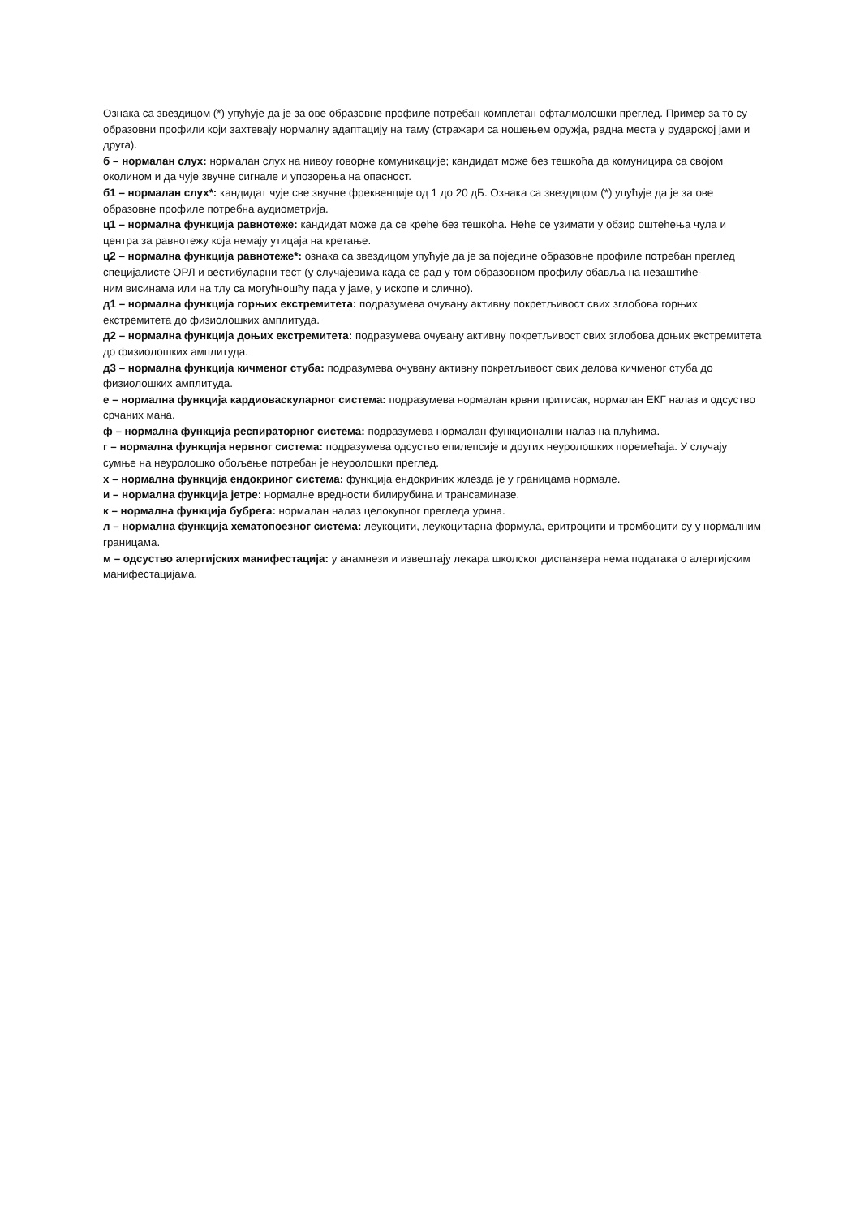Ознака са звездицом (*) упућује да је за ове образовне профиле потребан комплетан офталмолошки преглед. Пример за то су образовни профили који захтевају нормалну адаптацију на таму (стражари са ношењем оружја, радна места у рударској јами и друга).
б – нормалан слух: нормалан слух на нивоу говорне комуникације; кандидат може без тешкоћа да комуницира са својом околином и да чује звучне сигнале и упозорења на опасност.
б1 – нормалан слух*: кандидат чује све звучне фреквенције од 1 до 20 дБ. Ознака са звездицом (*) упућује да је за ове образовне профиле потребна аудиометрија.
ц1 – нормална функција равнотеже: кандидат може да се креће без тешкоћа. Неће се узимати у обзир оштећења чула и центра за равнотежу која немају утицаја на кретање.
ц2 – нормална функција равнотеже*: ознака са звездицом упућује да је за поједине образовне профиле потребан преглед специјалисте ОРЛ и вестибуларни тест (у случајевима када се рад у том образовном профилу обавља на незаштиће-
ним висинама или на тлу са могућношћу пада у јаме, у ископе и слично).
д1 – нормална функција горњих екстремитета: подразумева очувану активну покретљивост свих зглобова горњих екстремитета до физиолошких амплитуда.
д2 – нормална функција доњих екстремитета: подразумева очувану активну покретљивост свих зглобова доњих екстремитета до физиолошких амплитуда.
д3 – нормална функција кичменог стуба: подразумева очувану активну покретљивост свих делова кичменог стуба до физиолошких амплитуда.
е – нормална функција кардиоваскуларног система: подразумева нормалан крвни притисак, нормалан ЕКГ налаз и одсуство срчаних мана.
ф – нормална функција респираторног система: подразумева нормалан функционални налаз на плућима.
г – нормална функција нервног система: подразумева одсуство епилепсије и других неуролошких поремећаја. У случају сумње на неуролошко обољење потребан је неуролошки преглед.
х – нормална функција ендокриног система: функција ендокриних жлезда је у границама нормале.
и – нормална функција јетре: нормалне вредности билирубина и трансаминазе.
к – нормална функција бубрега: нормалан налаз целокупног прегледа урина.
л – нормална функција хематопоезног система: леукоцити, леукоцитарна формула, еритроцити и тромбоцити су у нормалним границама.
м – одсуство алергијских манифестација: у анамнези и извештају лекара школског диспанзера нема података о алергијским манифестацијама.